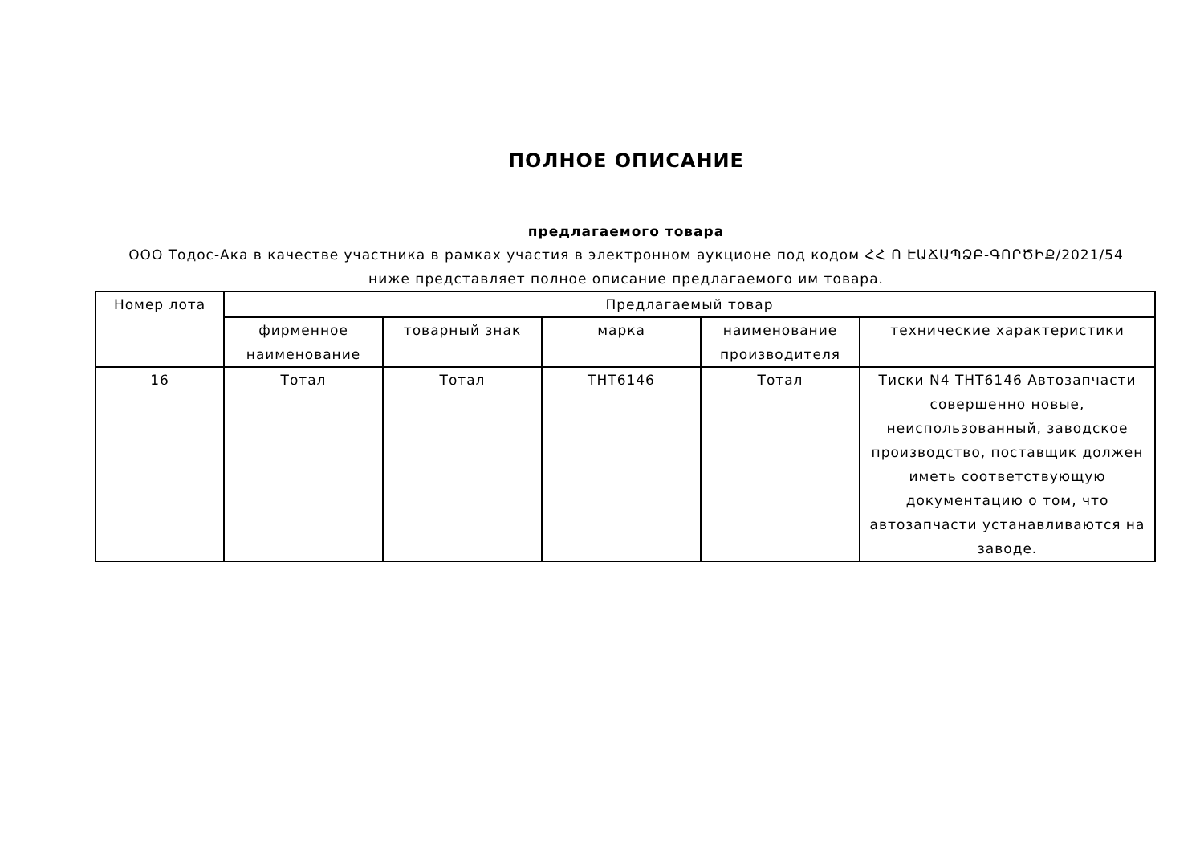ПОЛНОЕ ОПИСАНИЕ
предлагаемого товара
ООО Тодос-Ака в качестве участника в рамках участия в электронном аукционе под кодом ՀՀ Ո ԷԱՃԱՊՁԲ-ԳՈՐԾԻՔ/2021/54
ниже представляет полное описание предлагаемого им товара.
| Номер лота | Предлагаемый товар | | | | |
| --- | --- | --- | --- | --- | --- |
| | фирменное наименование | товарный знак | марка | наименование производителя | технические характеристики |
| 16 | Тотал | Тотал | THT6146 | Тотал | Тиски N4 THT6146 Автозапчасти совершенно новые, неиспользованный, заводское производство, поставщик должен иметь соответствующую документацию о том, что автозапчасти устанавливаются на заводе. |